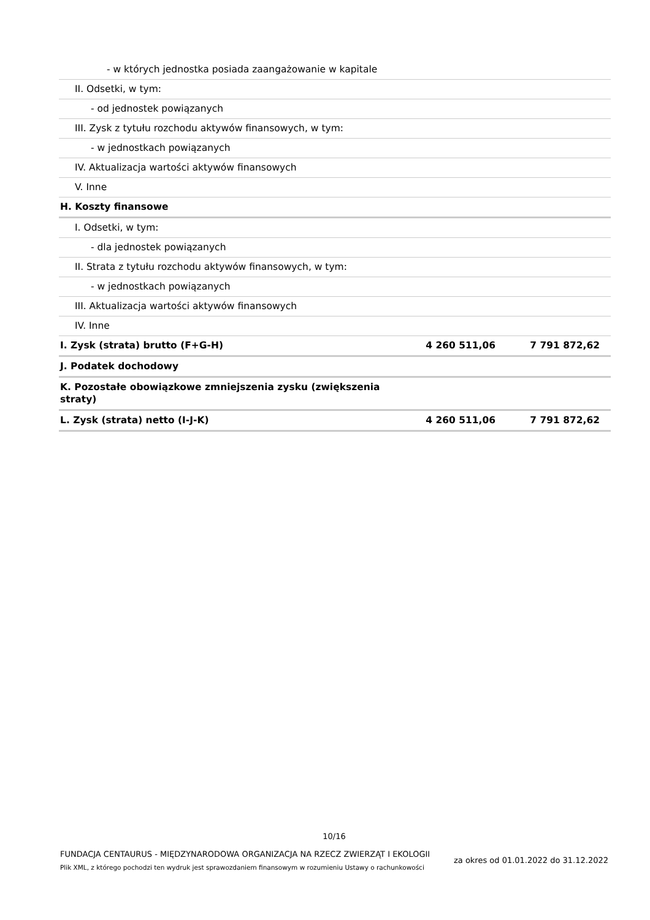| - w których jednostka posiada zaangażowanie w kapitale | | |
| II. Odsetki, w tym: | | |
| - od jednostek powiązanych | | |
| III. Zysk z tytułu rozchodu aktywów finansowych, w tym: | | |
| - w jednostkach powiązanych | | |
| IV. Aktualizacja wartości aktywów finansowych | | |
| V. Inne | | |
| H. Koszty finansowe | | |
| I. Odsetki, w tym: | | |
| - dla jednostek powiązanych | | |
| II. Strata z tytułu rozchodu aktywów finansowych, w tym: | | |
| - w jednostkach powiązanych | | |
| III. Aktualizacja wartości aktywów finansowych | | |
| IV. Inne | | |
| I. Zysk (strata) brutto (F+G-H) | 4 260 511,06 | 7 791 872,62 |
| J. Podatek dochodowy | | |
| K. Pozostałe obowiązkowe zmniejszenia zysku (zwiększenia straty) | | |
| L. Zysk (strata) netto (I-J-K) | 4 260 511,06 | 7 791 872,62 |
10/16
FUNDACJA CENTAURUS - MIĘDZYNARODOWA ORGANIZACJA NA RZECZ ZWIERZĄT I EKOLOGII
Plik XML, z którego pochodzi ten wydruk jest sprawozdaniem finansowym w rozumieniu Ustawy o rachunkowości
za okres od 01.01.2022 do 31.12.2022